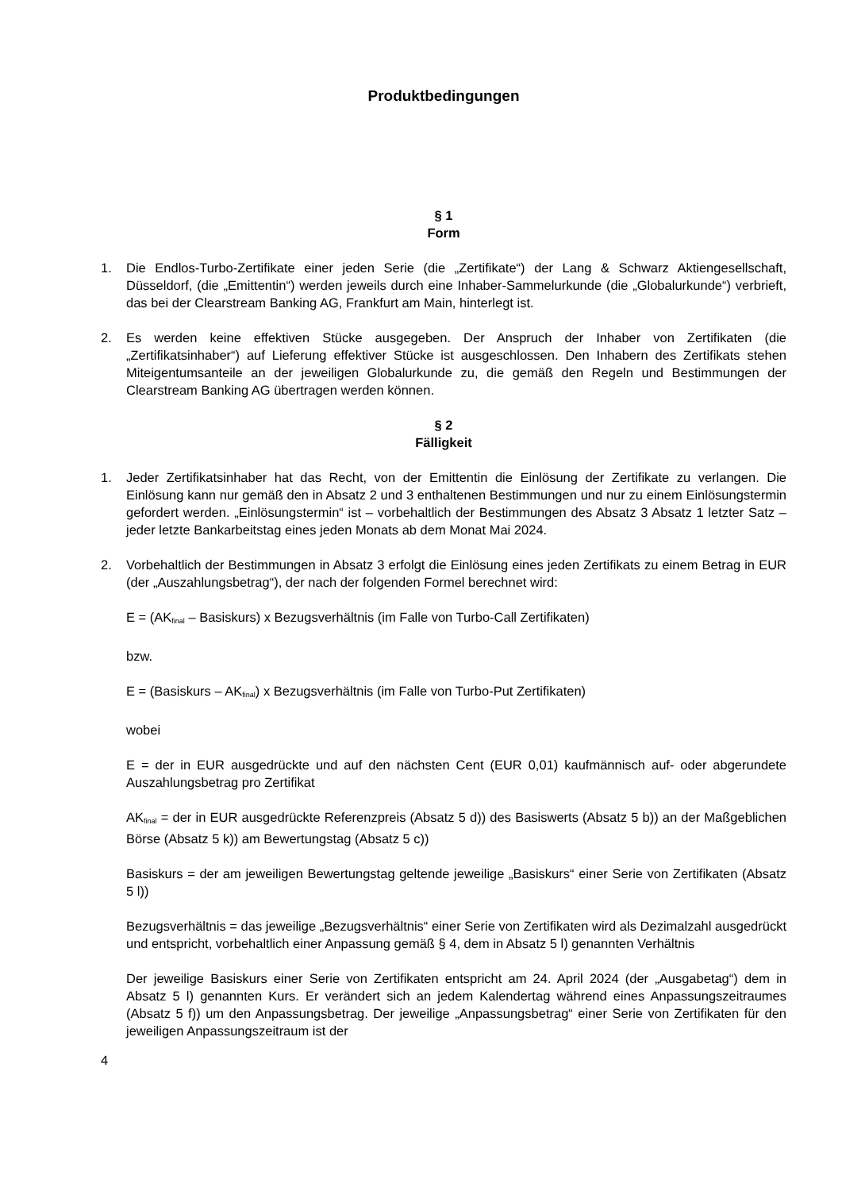Produktbedingungen
§ 1
Form
1. Die Endlos-Turbo-Zertifikate einer jeden Serie (die „Zertifikate“) der Lang & Schwarz Aktiengesellschaft, Düsseldorf, (die „Emittentin“) werden jeweils durch eine Inhaber-Sammelurkunde (die „Globalurkunde“) verbrieft, das bei der Clearstream Banking AG, Frankfurt am Main, hinterlegt ist.
2. Es werden keine effektiven Stücke ausgegeben. Der Anspruch der Inhaber von Zertifikaten (die „Zertifikatsinhaber“) auf Lieferung effektiver Stücke ist ausgeschlossen. Den Inhabern des Zertifikats stehen Miteigentumsanteile an der jeweiligen Globalurkunde zu, die gemäß den Regeln und Bestimmungen der Clearstream Banking AG übertragen werden können.
§ 2
Fälligkeit
1. Jeder Zertifikatsinhaber hat das Recht, von der Emittentin die Einlösung der Zertifikate zu verlangen. Die Einlösung kann nur gemäß den in Absatz 2 und 3 enthaltenen Bestimmungen und nur zu einem Einlösungstermin gefordert werden. „Einlösungstermin“ ist – vorbehaltlich der Bestimmungen des Absatz 3 Absatz 1 letzter Satz – jeder letzte Bankarbeitstag eines jeden Monats ab dem Monat Mai 2024.
2. Vorbehaltlich der Bestimmungen in Absatz 3 erfolgt die Einlösung eines jeden Zertifikats zu einem Betrag in EUR (der „Auszahlungsbetrag“), der nach der folgenden Formel berechnet wird:
E = (AK<sub>final</sub> – Basiskurs) x Bezugsverhältnis (im Falle von Turbo-Call Zertifikaten)
bzw.
E = (Basiskurs – AK<sub>final</sub>) x Bezugsverhältnis (im Falle von Turbo-Put Zertifikaten)
wobei
E = der in EUR ausgedrückte und auf den nächsten Cent (EUR 0,01) kaufmännisch auf- oder abgerundete Auszahlungsbetrag pro Zertifikat
AK<sub>final</sub> = der in EUR ausgedrückte Referenzpreis (Absatz 5 d)) des Basiswerts (Absatz 5 b)) an der Maßgeblichen Börse (Absatz 5 k)) am Bewertungstag (Absatz 5 c))
Basiskurs = der am jeweiligen Bewertungstag geltende jeweilige „Basiskurs“ einer Serie von Zertifikaten (Absatz 5 l))
Bezugsverhältnis = das jeweilige „Bezugsverhältnis“ einer Serie von Zertifikaten wird als Dezimalzahl ausgedrückt und entspricht, vorbehaltlich einer Anpassung gemäß § 4, dem in Absatz 5 l) genannten Verhältnis
Der jeweilige Basiskurs einer Serie von Zertifikaten entspricht am 24. April 2024 (der „Ausgabetag“) dem in Absatz 5 l) genannten Kurs. Er verändert sich an jedem Kalendertag während eines Anpassungszeitraumes (Absatz 5 f)) um den Anpassungsbetrag. Der jeweilige „Anpassungsbetrag“ einer Serie von Zertifikaten für den jeweiligen Anpassungszeitraum ist der
4